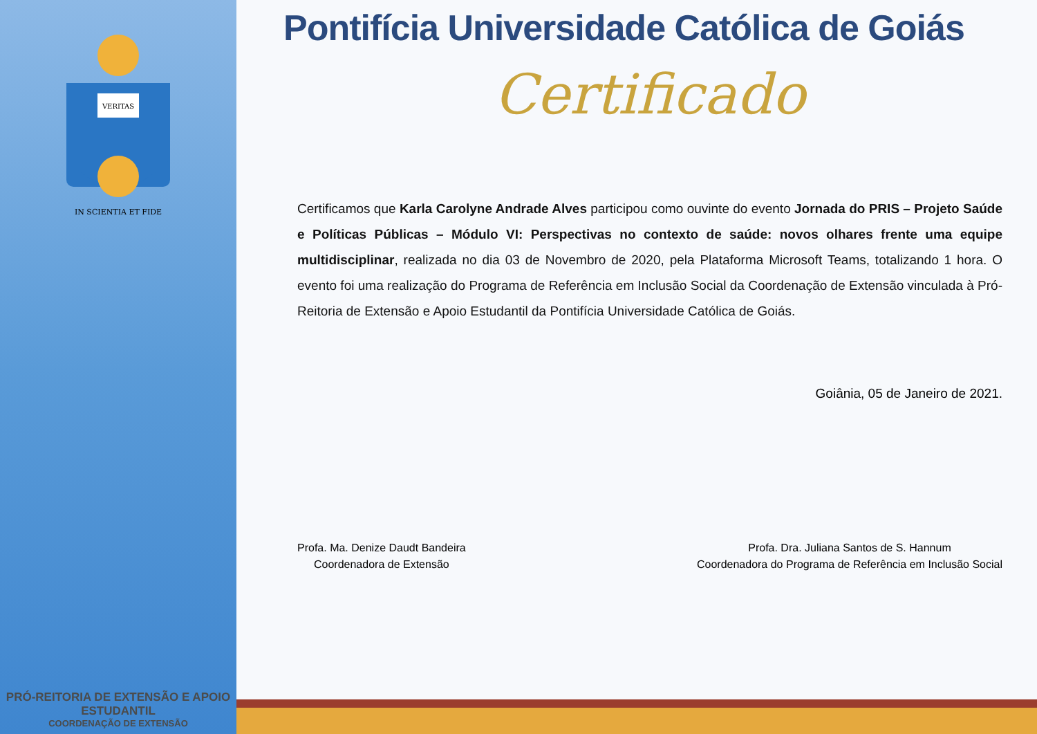VERITAS
IN SCIENTIA ET FIDE
PRÓ-REITORIA DE EXTENSÃO E APOIO ESTUDANTIL
COORDENAÇÃO DE EXTENSÃO
Pontifícia Universidade Católica de Goiás
Certificado
Certificamos que Karla Carolyne Andrade Alves participou como ouvinte do evento Jornada do PRIS – Projeto Saúde e Políticas Públicas – Módulo VI: Perspectivas no contexto de saúde: novos olhares frente uma equipe multidisciplinar, realizada no dia 03 de Novembro de 2020, pela Plataforma Microsoft Teams, totalizando 1 hora. O evento foi uma realização do Programa de Referência em Inclusão Social da Coordenação de Extensão vinculada à Pró-Reitoria de Extensão e Apoio Estudantil da Pontifícia Universidade Católica de Goiás.
Goiânia, 05 de Janeiro de 2021.
Profa. Ma. Denize Daudt Bandeira
Coordenadora de Extensão
Profa. Dra. Juliana Santos de S. Hannum
Coordenadora do Programa de Referência em Inclusão Social